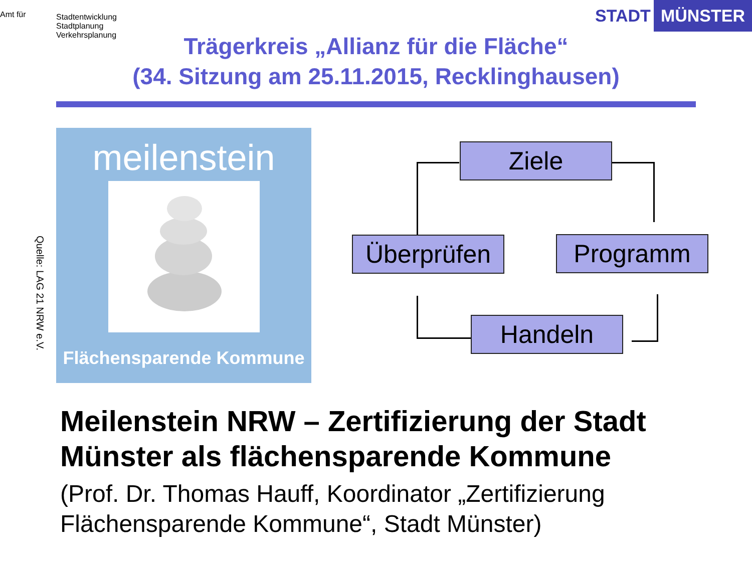Amt für
Stadtentwicklung
Stadtplanung
Verkehrsplanung
STADT MÜNSTER
Trägerkreis „Allianz für die Fläche“
(34. Sitzung am 25.11.2015, Recklinghausen)
meilenstein
Flächensparende Kommune
Quelle: LAG 21 NRW e.V.
Ziele
Überprüfen Programm
Handeln
Meilenstein NRW – Zertifizierung der Stadt Münster als flächensparende Kommune
(Prof. Dr. Thomas Hauff, Koordinator „Zertifizierung Flächensparende Kommune“, Stadt Münster)